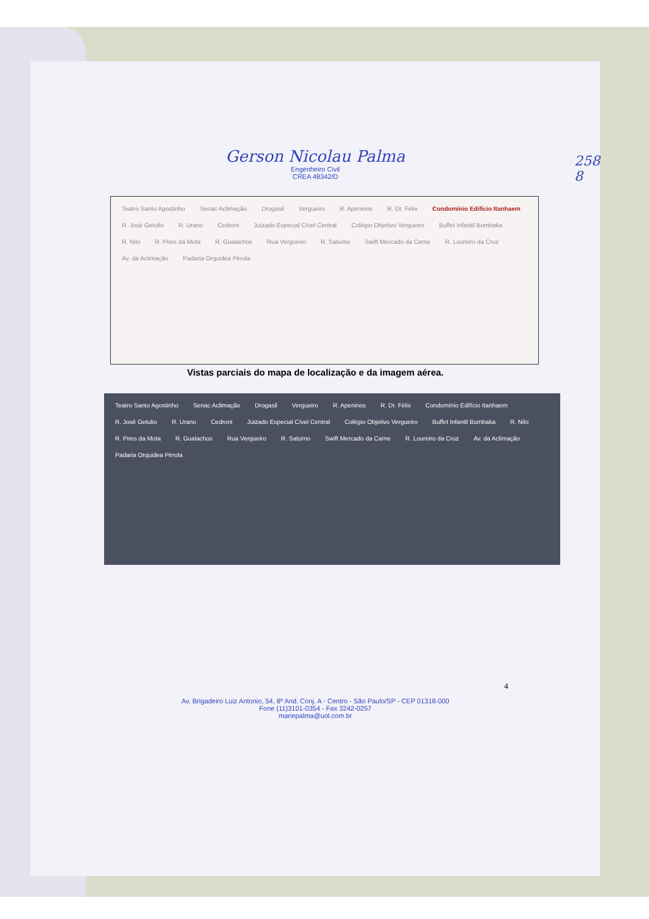258
8
Gerson Nicolau Palma
Engenheiro Civil
CREA 48342/D
Teatro Santo Agostinho Senac Aclimação Drogasil Vergueiro R. Apeninos R. Dr. Félix Condomínio Edifício Itanhaem R. José Getulio R. Urano Cedroni Juizado Especial Cível Central Colégio Objetivo Vergueiro Buffet Infantil Bumbaka R. Nilo R. Pires da Mota R. Gualachos Rua Vergueiro R. Saturno Swift Mercado da Carne R. Loureiro da Cruz Av. da Aclimação Padaria Orquidea Pérola
Vistas parciais do mapa de localização e da imagem aérea.
Teatro Santo Agostinho Senac Aclimação Drogasil Vergueiro R. Apeninos R. Dr. Félix Condomínio Edifício Itanhaem R. José Getulio R. Urano Cedroni Juizado Especial Cível Central Colégio Objetivo Vergueiro Buffet Infantil Bumbaka R. Nilo R. Pires da Mota R. Gualachos Rua Vergueiro R. Saturno Swift Mercado da Carne R. Loureiro da Cruz Av. da Aclimação Padaria Orquidea Pérola
4
Av. Brigadeiro Luiz Antonio, 54, 8º And. Conj. A - Centro - São Paulo/SP - CEP 01318-000
Fone (11)3101-0354 - Fax 3242-0257
mariepalma@uol.com.br